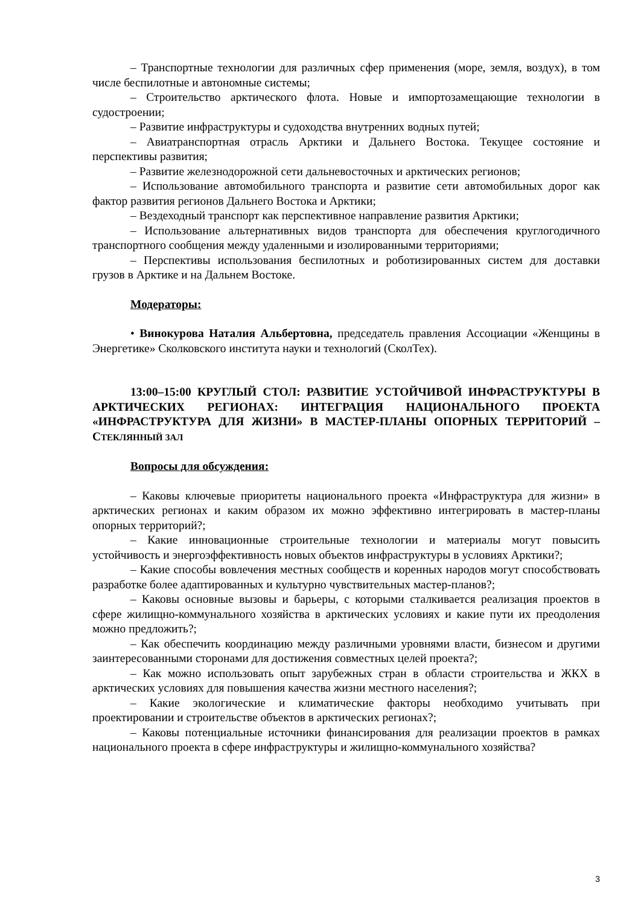– Транспортные технологии для различных сфер применения (море, земля, воздух), в том числе беспилотные и автономные системы;
– Строительство арктического флота. Новые и импортозамещающие технологии в судостроении;
– Развитие инфраструктуры и судоходства внутренних водных путей;
– Авиатранспортная отрасль Арктики и Дальнего Востока. Текущее состояние и перспективы развития;
– Развитие железнодорожной сети дальневосточных и арктических регионов;
– Использование автомобильного транспорта и развитие сети автомобильных дорог как фактор развития регионов Дальнего Востока и Арктики;
– Вездеходный транспорт как перспективное направление развития Арктики;
– Использование альтернативных видов транспорта для обеспечения круглогодичного транспортного сообщения между удаленными и изолированными территориями;
– Перспективы использования беспилотных и роботизированных систем для доставки грузов в Арктике и на Дальнем Востоке.
Модераторы:
• Винокурова Наталия Альбертовна, председатель правления Ассоциации «Женщины в Энергетике» Сколковского института науки и технологий (СколТех).
13:00–15:00 КРУГЛЫЙ СТОЛ: РАЗВИТИЕ УСТОЙЧИВОЙ ИНФРАСТРУКТУРЫ В АРКТИЧЕСКИХ РЕГИОНАХ: ИНТЕГРАЦИЯ НАЦИОНАЛЬНОГО ПРОЕКТА «ИНФРАСТРУКТУРА ДЛЯ ЖИЗНИ» В МАСТЕР-ПЛАНЫ ОПОРНЫХ ТЕРРИТОРИЙ – СТЕКЛЯННЫЙ ЗАЛ
Вопросы для обсуждения:
– Каковы ключевые приоритеты национального проекта «Инфраструктура для жизни» в арктических регионах и каким образом их можно эффективно интегрировать в мастер-планы опорных территорий?;
– Какие инновационные строительные технологии и материалы могут повысить устойчивость и энергоэффективность новых объектов инфраструктуры в условиях Арктики?;
– Какие способы вовлечения местных сообществ и коренных народов могут способствовать разработке более адаптированных и культурно чувствительных мастер-планов?;
– Каковы основные вызовы и барьеры, с которыми сталкивается реализация проектов в сфере жилищно-коммунального хозяйства в арктических условиях и какие пути их преодоления можно предложить?;
– Как обеспечить координацию между различными уровнями власти, бизнесом и другими заинтересованными сторонами для достижения совместных целей проекта?;
– Как можно использовать опыт зарубежных стран в области строительства и ЖКХ в арктических условиях для повышения качества жизни местного населения?;
– Какие экологические и климатические факторы необходимо учитывать при проектировании и строительстве объектов в арктических регионах?;
– Каковы потенциальные источники финансирования для реализации проектов в рамках национального проекта в сфере инфраструктуры и жилищно-коммунального хозяйства?
3